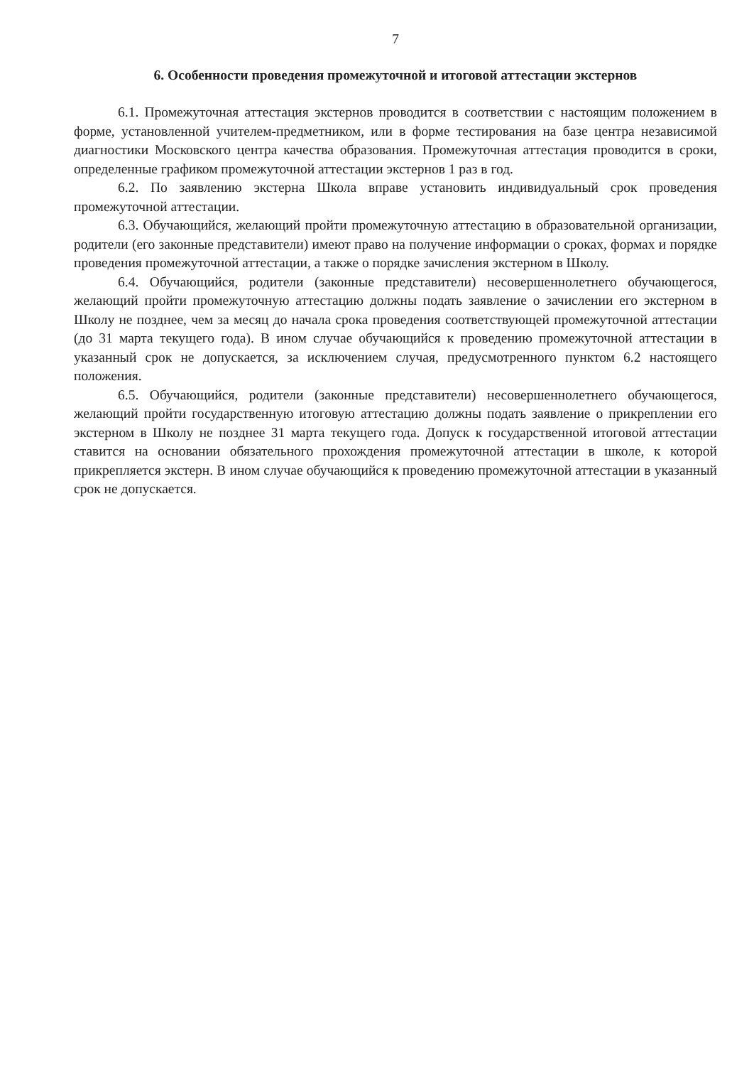7
6. Особенности проведения промежуточной и итоговой аттестации экстернов
6.1. Промежуточная аттестация экстернов проводится в соответствии с настоящим положением в форме, установленной учителем-предметником, или в форме тестирования на базе центра независимой диагностики Московского центра качества образования. Промежуточная аттестация проводится в сроки, определенные графиком промежуточной аттестации экстернов 1 раз в год.
6.2. По заявлению экстерна Школа вправе установить индивидуальный срок проведения промежуточной аттестации.
6.3. Обучающийся, желающий пройти промежуточную аттестацию в образовательной организации, родители (его законные представители) имеют право на получение информации о сроках, формах и порядке проведения промежуточной аттестации, а также о порядке зачисления экстерном в Школу.
6.4. Обучающийся, родители (законные представители) несовершеннолетнего обучающегося, желающий пройти промежуточную аттестацию должны подать заявление о зачислении его экстерном в Школу не позднее, чем за месяц до начала срока проведения соответствующей промежуточной аттестации (до 31 марта текущего года). В ином случае обучающийся к проведению промежуточной аттестации в указанный срок не допускается, за исключением случая, предусмотренного пунктом 6.2 настоящего положения.
6.5. Обучающийся, родители (законные представители) несовершеннолетнего обучающегося, желающий пройти государственную итоговую аттестацию должны подать заявление о прикреплении его экстерном в Школу не позднее 31 марта текущего года. Допуск к государственной итоговой аттестации ставится на основании обязательного прохождения промежуточной аттестации в школе, к которой прикрепляется экстерн. В ином случае обучающийся к проведению промежуточной аттестации в указанный срок не допускается.